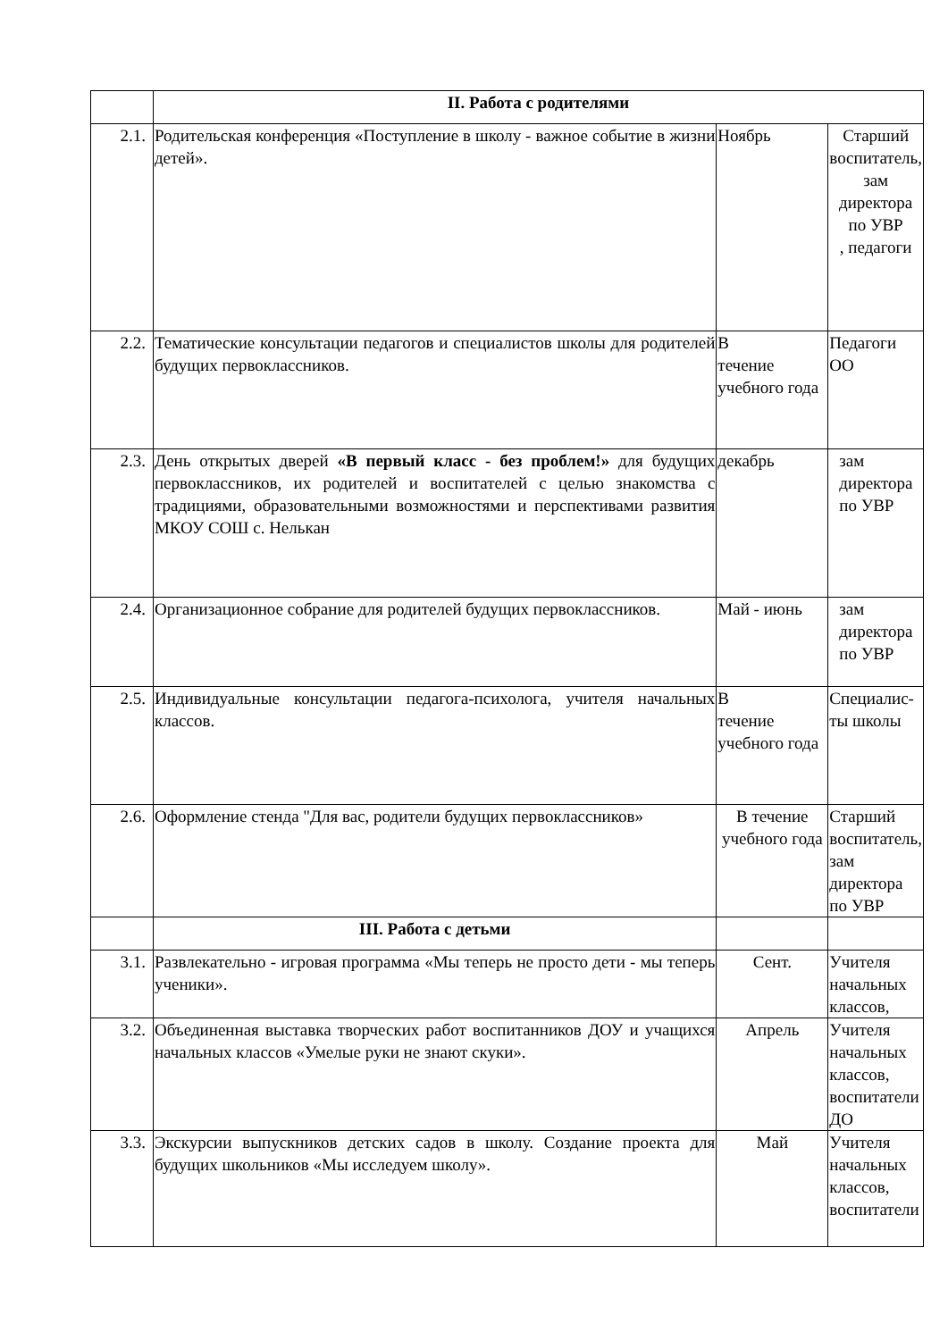| | II. Работа с родителями | | |
| 2.1. | Родительская конференция «Поступление в школу - важное событие в жизни детей». | Ноябрь | Старший воспитатель, зам директора по УВР , педагоги |
| 2.2. | Тематические консультации педагогов и специалистов школы для родителей будущих первоклассников. | В течение учебного года | Педагоги ОО |
| 2.3. | День открытых дверей «В первый класс - без проблем!» для будущих первоклассников, их родителей и воспитателей с целью знакомства с традициями, образовательными возможностями и перспективами развития МКОУ СОШ с. Нелькан | декабрь | зам директора по УВР |
| 2.4. | Организационное собрание для родителей будущих первоклассников. | Май - июнь | зам директора по УВР |
| 2.5. | Индивидуальные консультации педагога-психолога, учителя начальных классов. | В течение учебного года | Специалис-ты школы |
| 2.6. | Оформление стенда "Для вас, родители будущих первоклассников» | В течение учебного года | Старший воспитатель, зам директора по УВР |
| | III. Работа с детьми | | |
| 3.1. | Развлекательно - игровая программа «Мы теперь не просто дети - мы теперь ученики». | Сент. | Учителя начальных классов, |
| 3.2. | Объединенная выставка творческих работ воспитанников ДОУ и учащихся начальных классов «Умелые руки не знают скуки». | Апрель | Учителя начальных классов, воспитатели ДО |
| 3.3. | Экскурсии выпускников детских садов в школу. Создание проекта для будущих школьников «Мы исследуем школу». | Май | Учителя начальных классов, воспитатели |